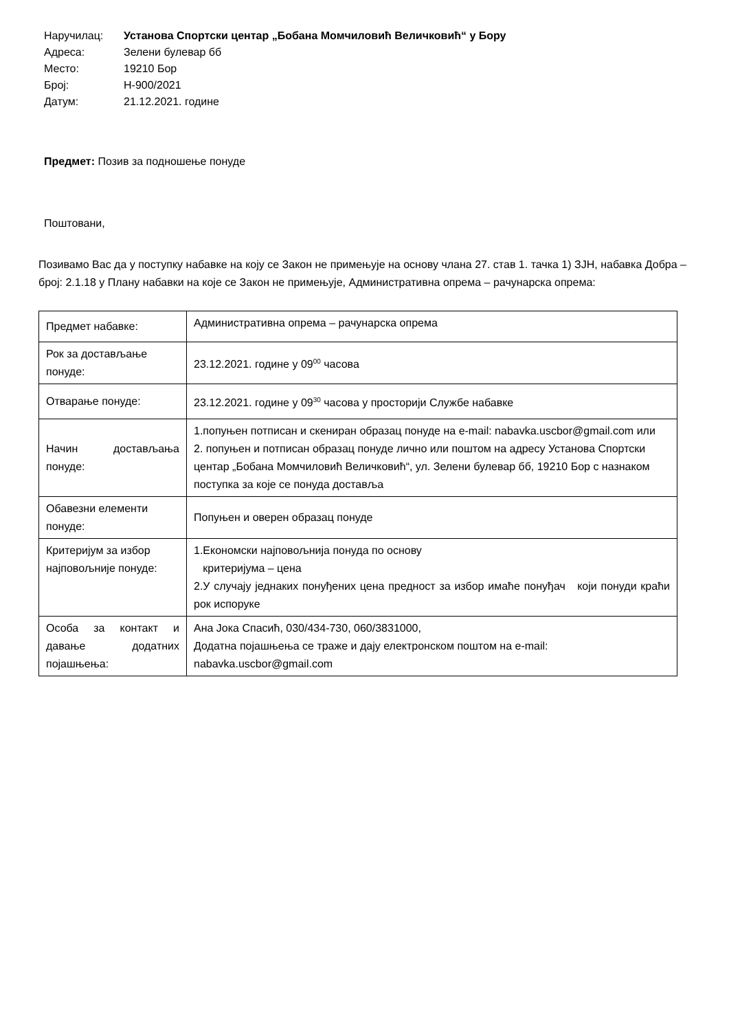Наручилац: Установа Спортски центар „Бобана Момчиловић Величковић“ у Бору
Адреса: Зелени булевар бб
Место: 19210 Бор
Број: Н-900/2021
Датум: 21.12.2021. године
Предмет: Позив за подношење понуде
Поштовани,
Позивамо Вас да у поступку набавке на коју се Закон не примењује на основу члана 27. став 1. тачка 1) ЗЈН, набавка Добра – број: 2.1.18 у Плану набавки на које се Закон не примењује, Административна опрема – рачунарска опрема:
| Предмет набавке: | Административна опрема – рачунарска опрема |
| Рок за достављање понуде: | 23.12.2021. године у 09<sup>00</sup> часова |
| Отварање понуде: | 23.12.2021. године у 09<sup>30</sup> часова у просторији Службе набавке |
| Начин достављања понуде: | 1.попуњен потписан и скениран образац понуде на e-mail: nabavka.uscbor@gmail.com или 2. попуњен и потписан образац понуде лично или поштом на адресу Установа Спортски центар „Бобана Момчиловић Величковић“, ул. Зелени булевар бб, 19210 Бор с назнаком поступка за које се понуда доставља |
| Обавезни елементи понуде: | Попуњен и оверен образац понуде |
| Критеријум за избор најповољније понуде: | 1.Економски најповољнија понуда по основу критеријума – цена 2.У случају једнаких понуђених цена предност за избор имаће понуђач који понуди краћи рок испоруке |
| Особа за контакт и давање додатних појашњења: | Ана Јока Спасић, 030/434-730, 060/3831000, Додатна појашњења се траже и дају електронском поштом на e-mail: nabavka.uscbor@gmail.com |